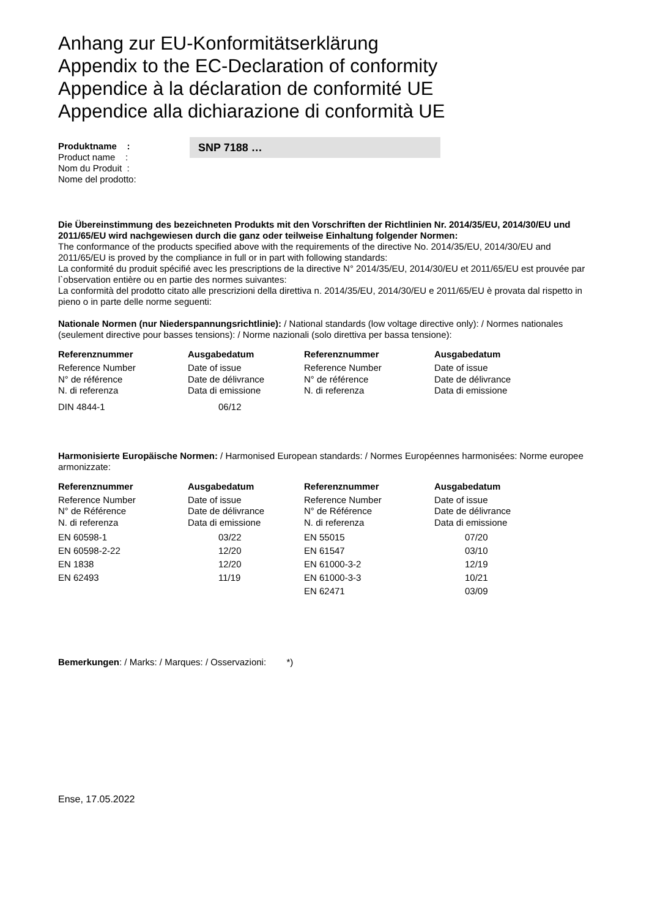Anhang zur EU-Konformitätserklärung
Appendix to the EC-Declaration of conformity
Appendice à la déclaration de conformité UE
Appendice alla dichiarazione di conformità UE
Produktname :
Product name :
Nom du Produit :
Nome del prodotto:
SNP 7188 …
Die Übereinstimmung des bezeichneten Produkts mit den Vorschriften der Richtlinien Nr. 2014/35/EU, 2014/30/EU und 2011/65/EU wird nachgewiesen durch die ganz oder teilweise Einhaltung folgender Normen:
The conformance of the products specified above with the requirements of the directive No. 2014/35/EU, 2014/30/EU and 2011/65/EU is proved by the compliance in full or in part with following standards:
La conformité du produit spécifié avec les prescriptions de la directive N° 2014/35/EU, 2014/30/EU et 2011/65/EU est prouvée par l`observation entière ou en partie des normes suivantes:
La conformità del prodotto citato alle prescrizioni della direttiva n. 2014/35/EU, 2014/30/EU e 2011/65/EU è provata dal rispetto in pieno o in parte delle norme seguenti:
Nationale Normen (nur Niederspannungsrichtlinie): / National standards (low voltage directive only): / Normes nationales (seulement directive pour basses tensions): / Norme nazionali (solo direttiva per bassa tensione):
| Referenznummer | Ausgabedatum | Referenznummer | Ausgabedatum |
| --- | --- | --- | --- |
| Reference Number N° de référence N. di referenza | Date of issue Date de délivrance Data di emissione | Reference Number N° de référence N. di referenza | Date of issue Date de délivrance Data di emissione |
| DIN 4844-1 | 06/12 | | |
Harmonisierte Europäische Normen: / Harmonised European standards: / Normes Européennes harmonisées: Norme europee armonizzate:
| Referenznummer | Ausgabedatum | Referenznummer | Ausgabedatum |
| --- | --- | --- | --- |
| Reference Number N° de Référence N. di referenza | Date of issue Date de délivrance Data di emissione | Reference Number N° de Référence N. di referenza | Date of issue Date de délivrance Data di emissione |
| EN 60598-1 | 03/22 | EN 55015 | 07/20 |
| EN 60598-2-22 | 12/20 | EN 61547 | 03/10 |
| EN 1838 | 12/20 | EN 61000-3-2 | 12/19 |
| EN 62493 | 11/19 | EN 61000-3-3 | 10/21 |
| | | EN 62471 | 03/09 |
Bemerkungen: / Marks: / Marques: / Osservazioni: *)
Ense, 17.05.2022